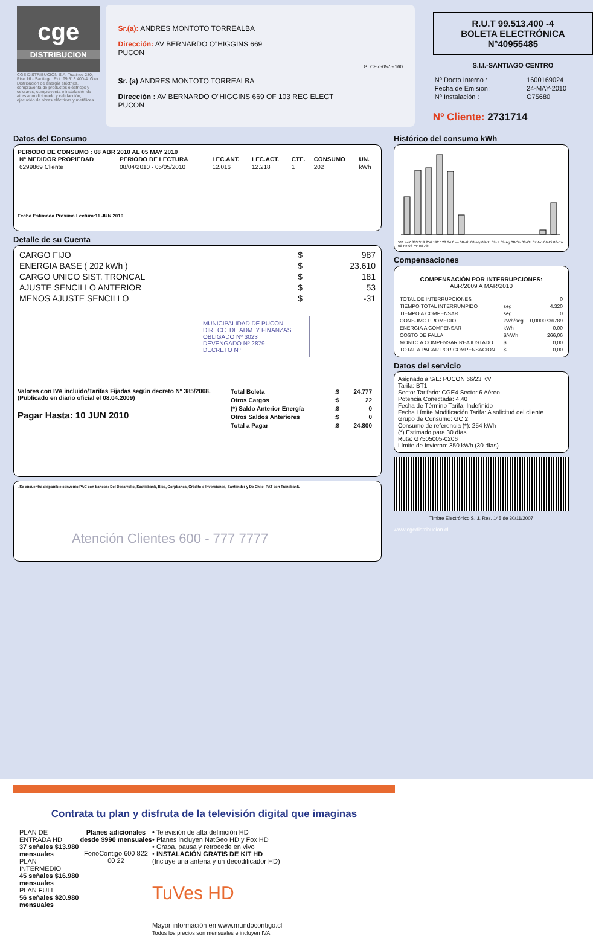cge
DISTRIBUCION
CGE DISTRIBUCIÓN S.A. Teatinos 280, Piso 16 - Santiago. Rut: 99.513.400-4. Giro Distribución de energía eléctrica, compraventa de productos eléctricos y celulares, compraventa e instalación de aires acondicionado y calefacción, ejecución de obras eléctricas y metálicas.
Sr.(a): ANDRES MONTOTO TORREALBA
Dirección: AV BERNARDO O"HIGGINS 669
PUCON
G_CE750575-160
Sr. (a) ANDRES MONTOTO TORREALBA
Dirección : AV BERNARDO O"HIGGINS 669 OF 103 REG ELECT
PUCON
R.U.T 99.513.400 -4
BOLETA ELECTRÓNICA
N°40955485
S.I.I.-SANTIAGO CENTRO
| Nº Docto Interno : | 1600169024 |
| Fecha de Emisión: | 24-MAY-2010 |
| Nº Instalación : | G75680 |
Nº Cliente: 2731714
Datos del Consumo
PERIODO DE CONSUMO : 08 ABR 2010 AL 05 MAY 2010
| Nº MEDIDOR PROPIEDAD | PERIODO DE LECTURA | LEC.ANT. | LEC.ACT. | CTE. | CONSUMO | UN. |
| --- | --- | --- | --- | --- | --- | --- |
| 6299869 Cliente | 08/04/2010 - 05/05/2010 | 12.016 | 12.218 | 1 | 202 | kWh |
Fecha Estimada Próxima Lectura:11 JUN 2010
Detalle de su Cuenta
| CARGO FIJO | $ | 987 |
| ENERGIA BASE ( 202 kWh ) | $ | 23.610 |
| CARGO UNICO SIST. TRONCAL | $ | 181 |
| AJUSTE SENCILLO ANTERIOR | $ | 53 |
| MENOS AJUSTE SENCILLO | $ | -31 |
MUNICIPALIDAD DE PUCON
DIRECC. DE ADM. Y FINANZAS
OBLIGADO Nº 3023
DEVENGADO Nº 2879
DECRETO Nº
Valores con IVA incluido/Tarifas Fijadas según decreto Nº 385/2008. (Publicado en diario oficial el 08.04.2009)
Pagar Hasta: 10 JUN 2010
| Total Boleta | :$ | 24.777 |
| Otros Cargos | :$ | 22 |
| (*) Saldo Anterior Energía | :$ | 0 |
| Otros Saldos Anteriores | :$ | 0 |
| Total a Pagar | :$ | 24.800 |
. Se encuentra disponible convenio PAC con bancos: Del Desarrollo, Scotiabank, Bice, Corpbanca, Crédito e Inversiones, Santander y De Chile. PAT con Transbank.
Atención Clientes 600 - 777 7777
Histórico del consumo kWh
511 447 383 319 256 192 128 64 0 — 08-Ab 08-My 09-Jn 09-Jl 09-Ag 08-Se 08-Oc 07-No 06-Di 08-En 06-Fe 06-Mr 08-Ab
Compensaciones
COMPENSACIÓN POR INTERRUPCIONES:
ABR/2009 A MAR/2010
| TOTAL DE INTERRUPCIONES | | 0 |
| TIEMPO TOTAL INTERRUMPIDO | seg | 4.320 |
| TIEMPO A COMPENSAR | seg | 0 |
| CONSUMO PROMEDIO | kWh/seg | 0,0000736789 |
| ENERGIA A COMPENSAR | kWh | 0,00 |
| COSTO DE FALLA | $/kWh | 266,06 |
| MONTO A COMPENSAR REAJUSTADO | $ | 0,00 |
| TOTAL A PAGAR POR COMPENSACION | $ | 0,00 |
Datos del servicio
Asignado a S/E: PUCON 66/23 KV
Tarifa: BT1
Sector Tarifario: CGE4 Sector 6 Aéreo
Potencia Conectada: 4.40
Fecha de Término Tarifa: Indefinido
Fecha Límite Modificación Tarifa: A solicitud del cliente
Grupo de Consumo: GC 2
Consumo de referencia (*): 254 kWh
(*) Estimado para 30 días
Ruta: G7505005-0206
Límite de Invierno: 350 kWh (30 días)
Timbre Electrónico S.I.I. Res. 145 de 30/11/2007
www.cgedistribucion.cl
Contrata tu plan y disfruta de la televisión digital que imaginas
PLAN DE ENTRADA HD
37 señales $13.980 mensuales
PLAN INTERMEDIO
45 señales $16.980 mensuales
PLAN FULL
56 señales $20.980 mensuales
Planes adicionales desde $990 mensuales
FonoContigo 600 822 00 22
• Televisión de alta definición HD
• Planes incluyen NatGeo HD y Fox HD
• Graba, pausa y retrocede en vivo
• INSTALACIÓN GRATIS DE KIT HD
(Incluye una antena y un decodificador HD)
TuVes HD
Mayor información en www.mundocontigo.cl
Todos los precios son mensuales e incluyen IVA.